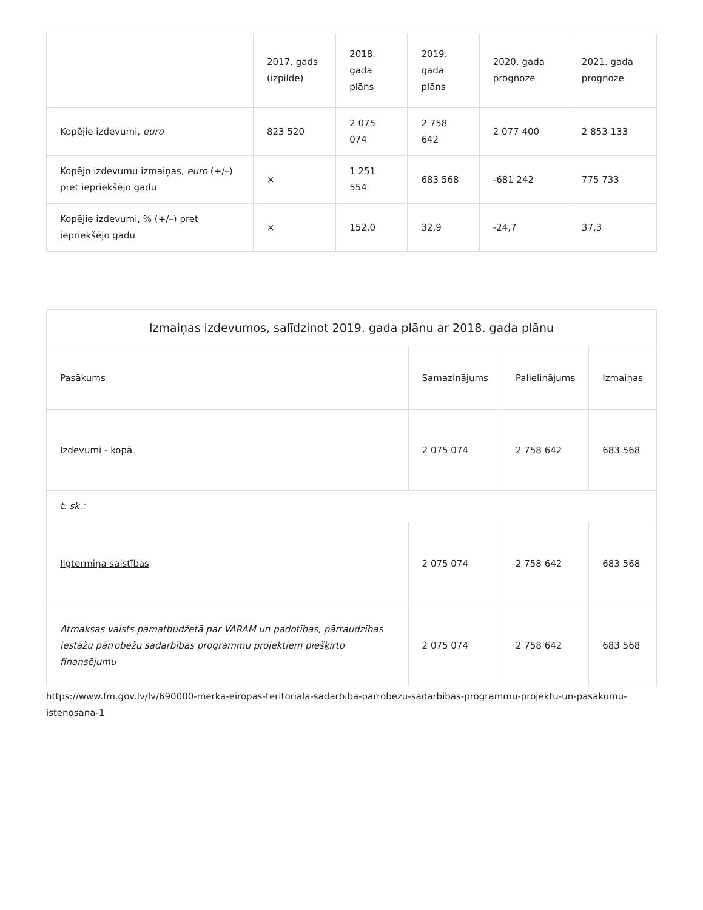| | 2017. gads (izpilde) | 2018. gada plāns | 2019. gada plāns | 2020. gada prognoze | 2021. gada prognoze |
| --- | --- | --- | --- | --- | --- |
| Kopējie izdevumi, euro | 823 520 | 2 075 074 | 2 758 642 | 2 077 400 | 2 853 133 |
| Kopējo izdevumu izmaiņas, euro (+/–) pret iepriekšējo gadu | × | 1 251 554 | 683 568 | -681 242 | 775 733 |
| Kopējie izdevumi, % (+/–) pret iepriekšējo gadu | × | 152,0 | 32,9 | -24,7 | 37,3 |
| Izmaiņas izdevumos, salīdzinot 2019. gada plānu ar 2018. gada plānu | | | |
| --- | --- | --- | --- |
| Pasākums | Samazinājums | Palielinājums | Izmaiņas |
| Izdevumi - kopā | 2 075 074 | 2 758 642 | 683 568 |
| t. sk.: | | | |
| Ilgtermiņa saistības | 2 075 074 | 2 758 642 | 683 568 |
| Atmaksas valsts pamatbudžetā par VARAM un padotības, pārraudzības iestāžu pārrobežu sadarbības programmu projektiem piešķirto finansējumu | 2 075 074 | 2 758 642 | 683 568 |
https://www.fm.gov.lv/lv/690000-merka-eiropas-teritoriala-sadarbiba-parrobezu-sadarbibas-programmu-projektu-un-pasakumu-istenosana-1